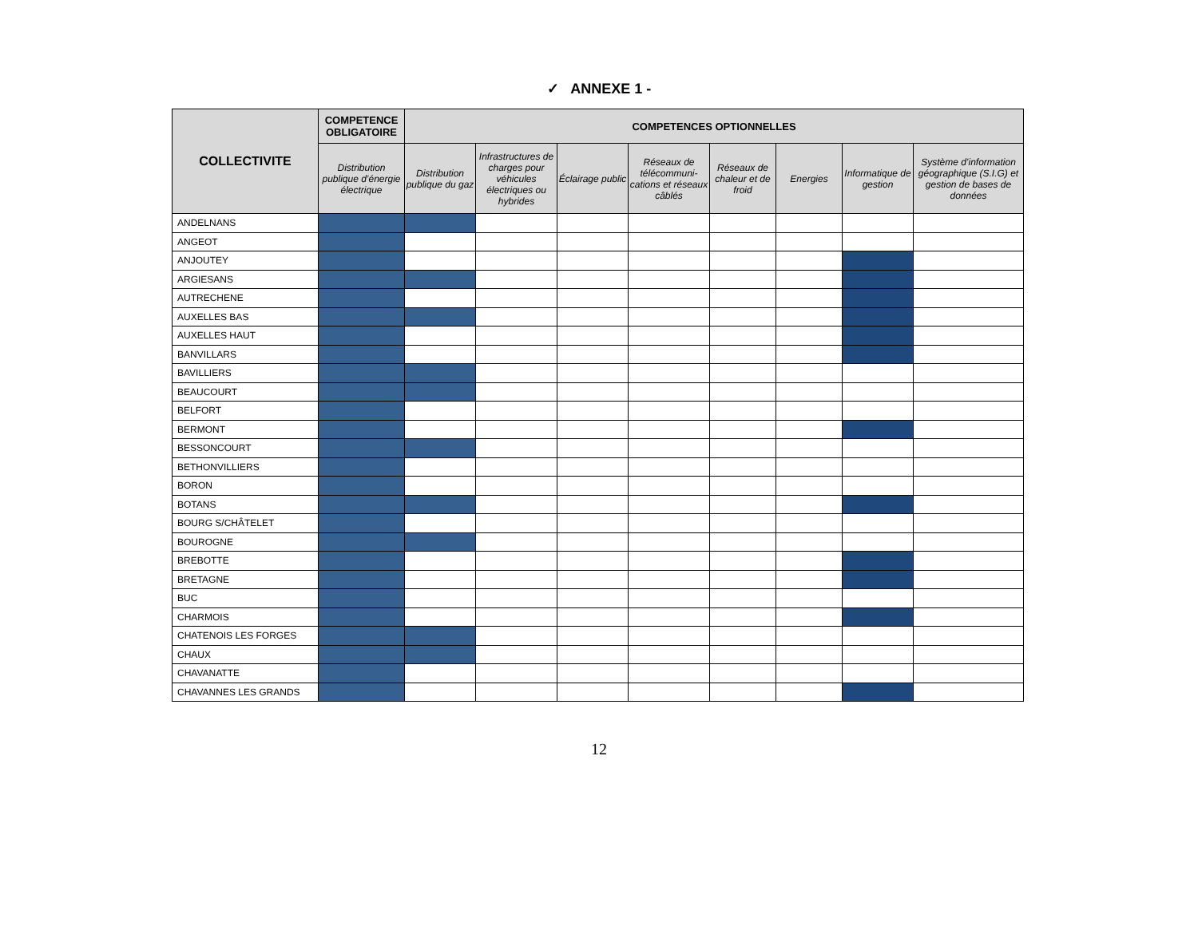✓ ANNEXE 1 -
| COLLECTIVITE | COMPETENCE OBLIGATOIRE | COMPETENCES OPTIONNELLES | | | | | | | |
| --- | --- | --- | --- | --- | --- | --- | --- | --- | --- |
| | Distribution publique d’énergie électrique | Distribution publique du gaz | Infrastructures de charges pour véhicules électriques ou hybrides | Éclairage public | Réseaux de télécommuni-cations et réseaux câblés | Réseaux de chaleur et de froid | Energies | Informatique de gestion | Système d’information géographique (S.I.G) et gestion de bases de données |
| ANDELNANS | | | | | | | | | |
| ANGEOT | | | | | | | | | |
| ANJOUTEY | | | | | | | | | |
| ARGIESANS | | | | | | | | | |
| AUTRECHENE | | | | | | | | | |
| AUXELLES BAS | | | | | | | | | |
| AUXELLES HAUT | | | | | | | | | |
| BANVILLARS | | | | | | | | | |
| BAVILLIERS | | | | | | | | | |
| BEAUCOURT | | | | | | | | | |
| BELFORT | | | | | | | | | |
| BERMONT | | | | | | | | | |
| BESSONCOURT | | | | | | | | | |
| BETHONVILLIERS | | | | | | | | | |
| BORON | | | | | | | | | |
| BOTANS | | | | | | | | | |
| BOURG S/CHÂTELET | | | | | | | | | |
| BOUROGNE | | | | | | | | | |
| BREBOTTE | | | | | | | | | |
| BRETAGNE | | | | | | | | | |
| BUC | | | | | | | | | |
| CHARMOIS | | | | | | | | | |
| CHATENOIS LES FORGES | | | | | | | | | |
| CHAUX | | | | | | | | | |
| CHAVANATTE | | | | | | | | | |
| CHAVANNES LES GRANDS | | | | | | | | | |
12